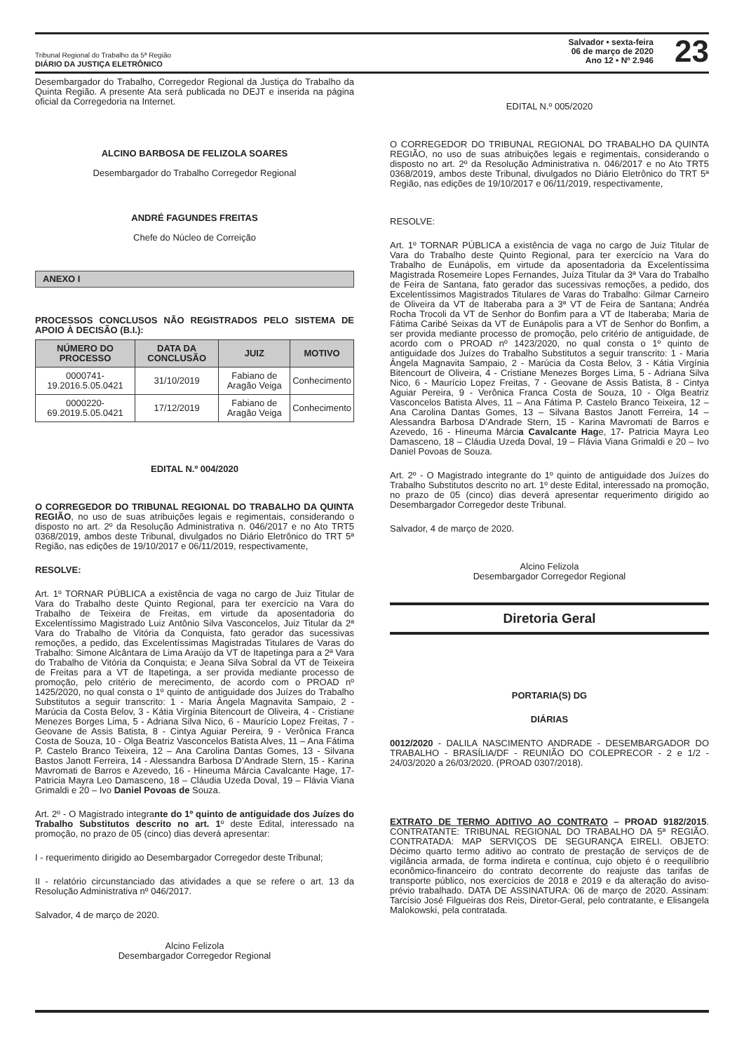Tribunal Regional do Trabalho da 5ª Região
DIÁRIO DA JUSTIÇA ELETRÔNICO
Salvador • sexta-feira
06 de março de 2020
Ano 12 • Nº 2.946
23
Desembargador do Trabalho, Corregedor Regional da Justiça do Trabalho da Quinta Região. A presente Ata será publicada no DEJT e inserida na página oficial da Corregedoria na Internet.
ALCINO BARBOSA DE FELIZOLA SOARES
Desembargador do Trabalho Corregedor Regional
ANDRÉ FAGUNDES FREITAS
Chefe do Núcleo de Correição
ANEXO I
PROCESSOS CONCLUSOS NÃO REGISTRADOS PELO SISTEMA DE APOIO À DECISÃO (B.I.):
| NÚMERO DO PROCESSO | DATA DA CONCLUSÃO | JUIZ | MOTIVO |
| --- | --- | --- | --- |
| 0000741-19.2016.5.05.0421 | 31/10/2019 | Fabiano de Aragão Veiga | Conhecimento |
| 0000220-69.2019.5.05.0421 | 17/12/2019 | Fabiano de Aragão Veiga | Conhecimento |
EDITAL N.º 004/2020
O CORREGEDOR DO TRIBUNAL REGIONAL DO TRABALHO DA QUINTA REGIÃO, no uso de suas atribuições legais e regimentais, considerando o disposto no art. 2º da Resolução Administrativa n. 046/2017 e no Ato TRT5 0368/2019, ambos deste Tribunal, divulgados no Diário Eletrônico do TRT 5ª Região, nas edições de 19/10/2017 e 06/11/2019, respectivamente,
RESOLVE:
Art. 1º TORNAR PÚBLICA a existência de vaga no cargo de Juiz Titular de Vara do Trabalho deste Quinto Regional, para ter exercício na Vara do Trabalho de Teixeira de Freitas, em virtude da aposentadoria do Excelentíssimo Magistrado Luiz Antônio Silva Vasconcelos, Juiz Titular da 2ª Vara do Trabalho de Vitória da Conquista, fato gerador das sucessivas remoções, a pedido, das Excelentíssimas Magistradas Titulares de Varas do Trabalho: Simone Alcântara de Lima Araújo da VT de Itapetinga para a 2ª Vara do Trabalho de Vitória da Conquista; e Jeana Silva Sobral da VT de Teixeira de Freitas para a VT de Itapetinga, a ser provida mediante processo de promoção, pelo critério de merecimento, de acordo com o PROAD nº 1425/2020, no qual consta o 1º quinto de antiguidade dos Juízes do Trabalho Substitutos a seguir transcrito: 1 - Maria Ângela Magnavita Sampaio, 2 - Marúcia da Costa Belov, 3 - Kátia Virgínia Bitencourt de Oliveira, 4 - Cristiane Menezes Borges Lima, 5 - Adriana Silva Nico, 6 - Maurício Lopez Freitas, 7 - Geovane de Assis Batista, 8 - Cintya Aguiar Pereira, 9 - Verônica Franca Costa de Souza, 10 - Olga Beatriz Vasconcelos Batista Alves, 11 – Ana Fátima P. Castelo Branco Teixeira, 12 – Ana Carolina Dantas Gomes, 13 - Silvana Bastos Janott Ferreira, 14 - Alessandra Barbosa D’Andrade Stern, 15 - Karina Mavromati de Barros e Azevedo, 16 - Hineuma Márcia Cavalcante Hage, 17- Patricia Mayra Leo Damasceno, 18 – Cláudia Uzeda Doval, 19 – Flávia Viana Grimaldi e 20 – Ivo Daniel Povoas de Souza.
Art. 2º - O Magistrado integrante do 1º quinto de antiguidade dos Juízes do Trabalho Substitutos descrito no art. 1º deste Edital, interessado na promoção, no prazo de 05 (cinco) dias deverá apresentar:
I - requerimento dirigido ao Desembargador Corregedor deste Tribunal;
II - relatório circunstanciado das atividades a que se refere o art. 13 da Resolução Administrativa nº 046/2017.
Salvador, 4 de março de 2020.
Alcino Felizola
Desembargador Corregedor Regional
EDITAL N.º 005/2020
O CORREGEDOR DO TRIBUNAL REGIONAL DO TRABALHO DA QUINTA REGIÃO, no uso de suas atribuições legais e regimentais, considerando o disposto no art. 2º da Resolução Administrativa n. 046/2017 e no Ato TRT5 0368/2019, ambos deste Tribunal, divulgados no Diário Eletrônico do TRT 5ª Região, nas edições de 19/10/2017 e 06/11/2019, respectivamente,
RESOLVE:
Art. 1º TORNAR PÚBLICA a existência de vaga no cargo de Juiz Titular de Vara do Trabalho deste Quinto Regional, para ter exercício na Vara do Trabalho de Eunápolis, em virtude da aposentadoria da Excelentíssima Magistrada Rosemeire Lopes Fernandes, Juíza Titular da 3ª Vara do Trabalho de Feira de Santana, fato gerador das sucessivas remoções, a pedido, dos Excelentíssimos Magistrados Titulares de Varas do Trabalho: Gilmar Carneiro de Oliveira da VT de Itaberaba para a 3ª VT de Feira de Santana; Andréa Rocha Trocoli da VT de Senhor do Bonfim para a VT de Itaberaba; Maria de Fátima Caribé Seixas da VT de Eunápolis para a VT de Senhor do Bonfim, a ser provida mediante processo de promoção, pelo critério de antiguidade, de acordo com o PROAD nº 1423/2020, no qual consta o 1º quinto de antiguidade dos Juízes do Trabalho Substitutos a seguir transcrito: 1 - Maria Ângela Magnavita Sampaio, 2 - Marúcia da Costa Belov, 3 - Kátia Virgínia Bitencourt de Oliveira, 4 - Cristiane Menezes Borges Lima, 5 - Adriana Silva Nico, 6 - Maurício Lopez Freitas, 7 - Geovane de Assis Batista, 8 - Cintya Aguiar Pereira, 9 - Verônica Franca Costa de Souza, 10 - Olga Beatriz Vasconcelos Batista Alves, 11 – Ana Fátima P. Castelo Branco Teixeira, 12 – Ana Carolina Dantas Gomes, 13 – Silvana Bastos Janott Ferreira, 14 – Alessandra Barbosa D’Andrade Stern, 15 - Karina Mavromati de Barros e Azevedo, 16 - Hineuma Márcia Cavalcante Hage, 17- Patricia Mayra Leo Damasceno, 18 – Cláudia Uzeda Doval, 19 – Flávia Viana Grimaldi e 20 – Ivo Daniel Povoas de Souza.
Art. 2º - O Magistrado integrante do 1º quinto de antiguidade dos Juízes do Trabalho Substitutos descrito no art. 1º deste Edital, interessado na promoção, no prazo de 05 (cinco) dias deverá apresentar requerimento dirigido ao Desembargador Corregedor deste Tribunal.
Salvador, 4 de março de 2020.
Alcino Felizola
Desembargador Corregedor Regional
Diretoria Geral
PORTARIA(S) DG
DIÁRIAS
0012/2020 - DALILA NASCIMENTO ANDRADE - DESEMBARGADOR DO TRABALHO - BRASÍLIA/DF - REUNIÃO DO COLEPRECOR - 2 e 1/2 - 24/03/2020 a 26/03/2020. (PROAD 0307/2018).
EXTRATO DE TERMO ADITIVO AO CONTRATO – PROAD 9182/2015. CONTRATANTE: TRIBUNAL REGIONAL DO TRABALHO DA 5ª REGIÃO. CONTRATADA: MAP SERVIÇOS DE SEGURANÇA EIRELI. OBJETO: Décimo quarto termo aditivo ao contrato de prestação de serviços de de vigilância armada, de forma indireta e contínua, cujo objeto é o reequilíbrio econômico-financeiro do contrato decorrente do reajuste das tarifas de transporte público, nos exercícios de 2018 e 2019 e da alteração do aviso-prévio trabalhado. DATA DE ASSINATURA: 06 de março de 2020. Assinam: Tarcísio José Filgueiras dos Reis, Diretor-Geral, pelo contratante, e Elisangela Malokowski, pela contratada.